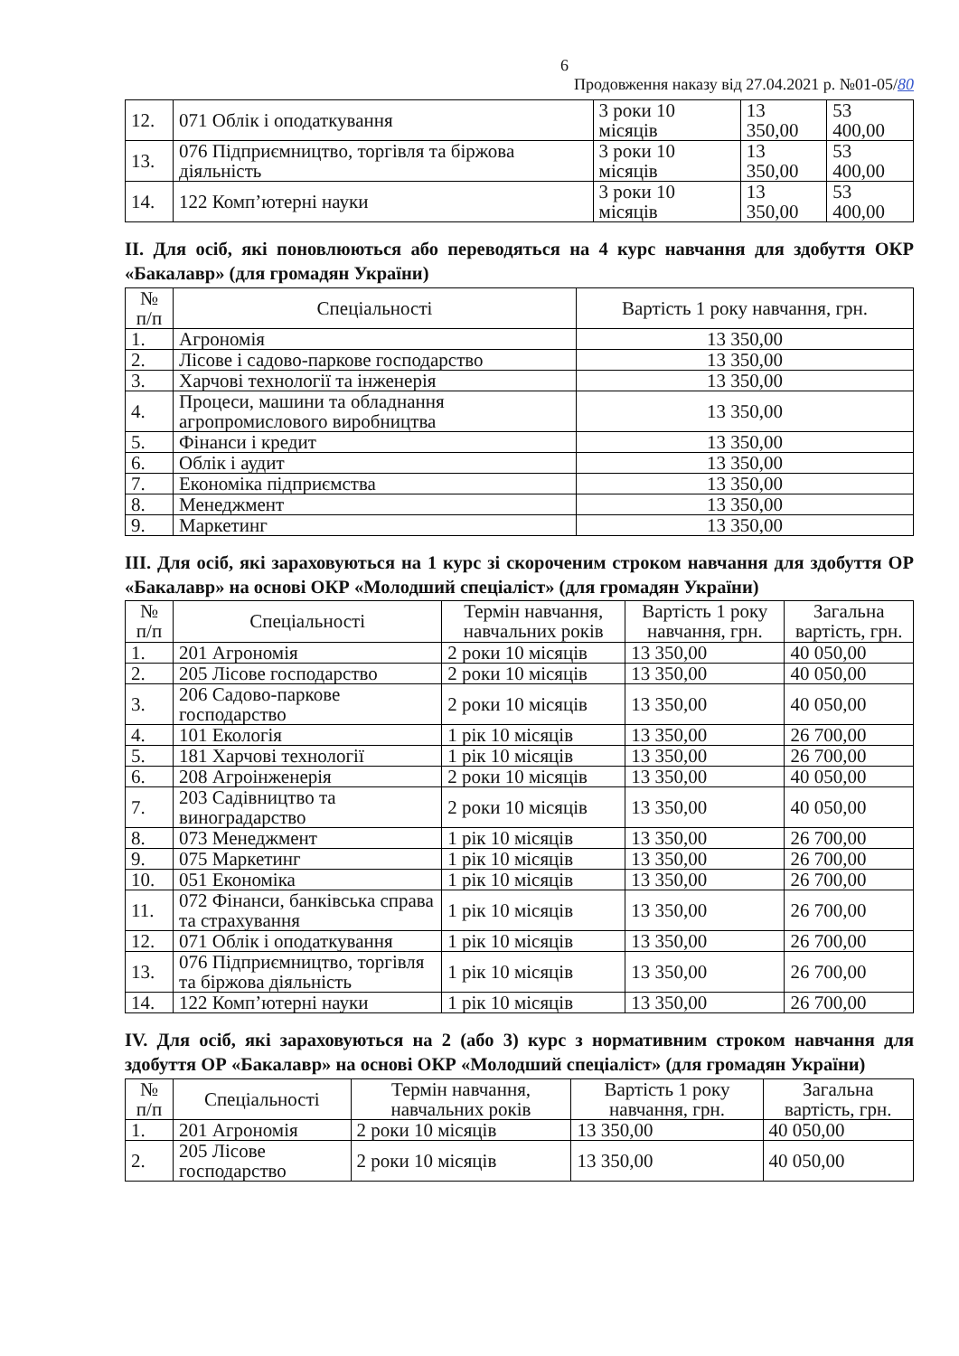6
Продовження наказу від 27.04.2021 р. №01-05/80
| 12. | 071 Облік і оподаткування | 3 роки 10 місяців | 13 350,00 | 53 400,00 |
| 13. | 076 Підприємництво, торгівля та біржова діяльність | 3 роки 10 місяців | 13 350,00 | 53 400,00 |
| 14. | 122 Комп’ютерні науки | 3 роки 10 місяців | 13 350,00 | 53 400,00 |
ІІ. Для осіб, які поновлюються або переводяться на 4 курс навчання для здобуття ОКР «Бакалавр» (для громадян України)
| № п/п | Спеціальності | Вартість 1 року навчання, грн. |
| --- | --- | --- |
| 1. | Агрономія | 13 350,00 |
| 2. | Лісове і садово-паркове господарство | 13 350,00 |
| 3. | Харчові технології та інженерія | 13 350,00 |
| 4. | Процеси, машини та обладнання агропромислового виробництва | 13 350,00 |
| 5. | Фінанси і кредит | 13 350,00 |
| 6. | Облік і аудит | 13 350,00 |
| 7. | Економіка підприємства | 13 350,00 |
| 8. | Менеджмент | 13 350,00 |
| 9. | Маркетинг | 13 350,00 |
ІІІ. Для осіб, які зараховуються на 1 курс зі скороченим строком навчання для здобуття ОР «Бакалавр» на основі ОКР «Молодший спеціаліст» (для громадян України)
| № п/п | Спеціальності | Термін навчання, навчальних років | Вартість 1 року навчання, грн. | Загальна вартість, грн. |
| --- | --- | --- | --- | --- |
| 1. | 201 Агрономія | 2 роки 10 місяців | 13 350,00 | 40 050,00 |
| 2. | 205 Лісове господарство | 2 роки 10 місяців | 13 350,00 | 40 050,00 |
| 3. | 206 Садово-паркове господарство | 2 роки 10 місяців | 13 350,00 | 40 050,00 |
| 4. | 101 Екологія | 1 рік 10 місяців | 13 350,00 | 26 700,00 |
| 5. | 181 Харчові технології | 1 рік 10 місяців | 13 350,00 | 26 700,00 |
| 6. | 208 Агроінженерія | 2 роки 10 місяців | 13 350,00 | 40 050,00 |
| 7. | 203 Садівництво та виноградарство | 2 роки 10 місяців | 13 350,00 | 40 050,00 |
| 8. | 073 Менеджмент | 1 рік 10 місяців | 13 350,00 | 26 700,00 |
| 9. | 075 Маркетинг | 1 рік 10 місяців | 13 350,00 | 26 700,00 |
| 10. | 051 Економіка | 1 рік 10 місяців | 13 350,00 | 26 700,00 |
| 11. | 072 Фінанси, банківська справа та страхування | 1 рік 10 місяців | 13 350,00 | 26 700,00 |
| 12. | 071 Облік і оподаткування | 1 рік 10 місяців | 13 350,00 | 26 700,00 |
| 13. | 076 Підприємництво, торгівля та біржова діяльність | 1 рік 10 місяців | 13 350,00 | 26 700,00 |
| 14. | 122 Комп’ютерні науки | 1 рік 10 місяців | 13 350,00 | 26 700,00 |
IV. Для осіб, які зараховуються на 2 (або 3) курс з нормативним строком навчання для здобуття ОР «Бакалавр» на основі ОКР «Молодший спеціаліст» (для громадян України)
| № п/п | Спеціальності | Термін навчання, навчальних років | Вартість 1 року навчання, грн. | Загальна вартість, грн. |
| --- | --- | --- | --- | --- |
| 1. | 201 Агрономія | 2 роки 10 місяців | 13 350,00 | 40 050,00 |
| 2. | 205 Лісове господарство | 2 роки 10 місяців | 13 350,00 | 40 050,00 |